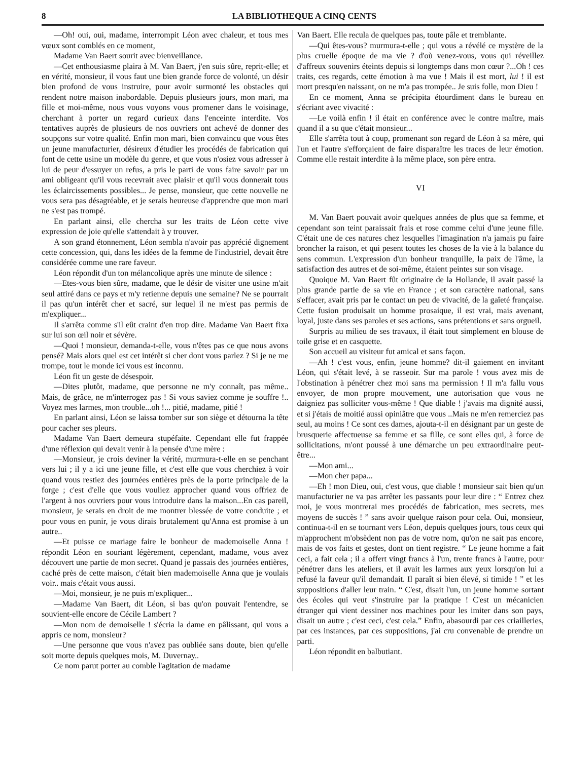8 LA BIBLIOTHEQUE A CINQ CENTS
—Oh! oui, oui, madame, interrompit Léon avec chaleur, et tous mes vœux sont comblés en ce moment,
Madame Van Baert sourit avec bienveillance.
—Cet enthousiasme plaira à M. Van Baert, j'en suis sûre, reprit-elle; et en vérité, monsieur, il vous faut une bien grande force de volonté, un désir bien profond de vous instruire, pour avoir surmonté les obstacles qui rendent notre maison inabordable. Depuis plusieurs jours, mon mari, ma fille et moi-même, nous vous voyons vous promener dans le voisinage, cherchant à porter un regard curieux dans l'enceinte interdite. Vos tentatives auprès de plusieurs de nos ouvriers ont achevé de donner des soupçons sur votre qualité. Enfin mon mari, bien convaincu que vous êtes un jeune manufacturier, désireux d'étudier les procédés de fabrication qui font de cette usine un modèle du genre, et que vous n'osiez vous adresser à lui de peur d'essuyer un refus, a pris le parti de vous faire savoir par un ami obligeant qu'il vous recevrait avec plaisir et qu'il vous donnerait tous les éclaircissements possibles... Je pense, monsieur, que cette nouvelle ne vous sera pas désagréable, et je serais heureuse d'apprendre que mon mari ne s'est pas trompé.
En parlant ainsi, elle chercha sur les traits de Léon cette vive expression de joie qu'elle s'attendait à y trouver.
A son grand étonnement, Léon sembla n'avoir pas apprécié dignement cette concession, qui, dans les idées de la femme de l'industriel, devait être considérée comme une rare faveur.
Léon répondit d'un ton mélancolique après une minute de silence :
—Etes-vous bien sûre, madame, que le désir de visiter une usine m'ait seul attiré dans ce pays et m'y retienne depuis une semaine? Ne se pourrait il pas qu'un intérêt cher et sacré, sur lequel il ne m'est pas permis de m'expliquer...
Il s'arrêta comme s'il eût craint d'en trop dire. Madame Van Baert fixa sur lui son œil noir et sévère.
—Quoi ! monsieur, demanda-t-elle, vous n'êtes pas ce que nous avons pensé? Mais alors quel est cet intérêt si cher dont vous parlez ? Si je ne me trompe, tout le monde ici vous est inconnu.
Léon fit un geste de désespoir.
—Dites plutôt, madame, que personne ne m'y connaît, pas même.. Mais, de grâce, ne m'interrogez pas ! Si vous saviez comme je souffre !.. Voyez mes larmes, mon trouble...oh !... pitié, madame, pitié !
En parlant ainsi, Léon se laissa tomber sur son siège et détourna la tête pour cacher ses pleurs.
Madame Van Baert demeura stupéfaite. Cependant elle fut frappée d'une réflexion qui devait venir à la pensée d'une mère :
—Monsieur, je crois deviner la vérité, murmura-t-elle en se penchant vers lui ; il y a ici une jeune fille, et c'est elle que vous cherchiez à voir quand vous restiez des journées entières près de la porte principale de la forge ; c'est d'elle que vous vouliez approcher quand vous offriez de l'argent à nos ouvriers pour vous introduire dans la maison...En cas pareil, monsieur, je serais en droit de me montrer blessée de votre conduite ; et pour vous en punir, je vous dirais brutalement qu'Anna est promise à un autre..
—Et puisse ce mariage faire le bonheur de mademoiselle Anna ! répondit Léon en souriant légèrement, cependant, madame, vous avez découvert une partie de mon secret. Quand je passais des journées entières, caché près de cette maison, c'était bien mademoiselle Anna que je voulais voir.. mais c'était vous aussi.
—Moi, monsieur, je ne puis m'expliquer...
—Madame Van Baert, dit Léon, si bas qu'on pouvait l'entendre, se souvient-elle encore de Cécile Lambert ?
—Mon nom de demoiselle ! s'écria la dame en pâlissant, qui vous a appris ce nom, monsieur?
—Une personne que vous n'avez pas oubliée sans doute, bien qu'elle soit morte depuis quelques mois, M. Duvernay..
Ce nom parut porter au comble l'agitation de madame
Van Baert. Elle recula de quelques pas, toute pâle et tremblante.
—Qui êtes-vous? murmura-t-elle ; qui vous a révélé ce mystère de la plus cruelle époque de ma vie ? d'où venez-vous, vous qui réveillez d'affreux souvenirs éteints depuis si longtemps dans mon cœur ?...Oh ! ces traits, ces regards, cette émotion à ma vue ! Mais il est mort, lui ! il est mort presqu'en naissant, on ne m'a pas trompée.. Je suis folle, mon Dieu !
En ce moment, Anna se précipita étourdiment dans le bureau en s'écriant avec vivacité :
—Le voilà enfin ! il était en conférence avec le contre maître, mais quand il a su que c'était monsieur...
Elle s'arrêta tout à coup, promenant son regard de Léon à sa mère, qui l'un et l'autre s'efforçaient de faire disparaître les traces de leur émotion. Comme elle restait interdite à la même place, son père entra.
VI
M. Van Baert pouvait avoir quelques années de plus que sa femme, et cependant son teint paraissait frais et rose comme celui d'une jeune fille. C'était une de ces natures chez lesquelles l'imagination n'a jamais pu faire broncher la raison, et qui pesent toutes les choses de la vie à la balance du sens commun. L'expression d'un bonheur tranquille, la paix de l'âme, la satisfaction des autres et de soi-même, étaient peintes sur son visage.
Quoique M. Van Baert fût originaire de la Hollande, il avait passé la plus grande partie de sa vie en France ; et son caractère national, sans s'effacer, avait pris par le contact un peu de vivacité, de la gaîeté française. Cette fusion produisait un homme prosaique, il est vrai, mais avenant, loyal, juste dans ses paroles et ses actions, sans prétentions et sans orgueil.
Surpris au milieu de ses travaux, il était tout simplement en blouse de toile grise et en casquette.
Son accueil au visiteur fut amical et sans façon.
—Ah ! c'est vous, enfin, jeune homme? dit-il gaiement en invitant Léon, qui s'était levé, à se rasseoir. Sur ma parole ! vous avez mis de l'obstination à pénétrer chez moi sans ma permission ! Il m'a fallu vous envoyer, de mon propre mouvement, une autorisation que vous ne daigniez pas solliciter vous-même ! Que diable ! j'avais ma dignité aussi, et si j'étais de moitié aussi opiniâtre que vous ..Mais ne m'en remerciez pas seul, au moins ! Ce sont ces dames, ajouta-t-il en désignant par un geste de brusquerie affectueuse sa femme et sa fille, ce sont elles qui, à force de sollicitations, m'ont poussé à une démarche un peu extraordinaire peut-être...
—Mon ami...
—Mon cher papa...
—Eh ! mon Dieu, oui, c'est vous, que diable ! monsieur sait bien qu'un manufacturier ne va pas arrêter les passants pour leur dire : “ Entrez chez moi, je vous montrerai mes procédés de fabrication, mes secrets, mes moyens de succès ! ” sans avoir quelque raison pour cela. Oui, monsieur, continua-t-il en se tournant vers Léon, depuis quelques jours, tous ceux qui m'approchent m'obsèdent non pas de votre nom, qu'on ne sait pas encore, mais de vos faits et gestes, dont on tient registre. “ Le jeune homme a fait ceci, a fait cela ; il a offert vingt francs à l'un, trente francs à l'autre, pour pénétrer dans les ateliers, et il avait les larmes aux yeux lorsqu'on lui a refusé la faveur qu'il demandait. Il paraît si bien élevé, si timide ! ” et les suppositions d'aller leur train. “ C'est, disait l'un, un jeune homme sortant des écoles qui veut s'instruire par la pratique ! C'est un mécanicien étranger qui vient dessiner nos machines pour les imiter dans son pays, disait un autre ; c'est ceci, c'est cela.” Enfin, abasourdi par ces criailleries, par ces instances, par ces suppositions, j'ai cru convenable de prendre un parti.
Léon répondit en balbutiant.